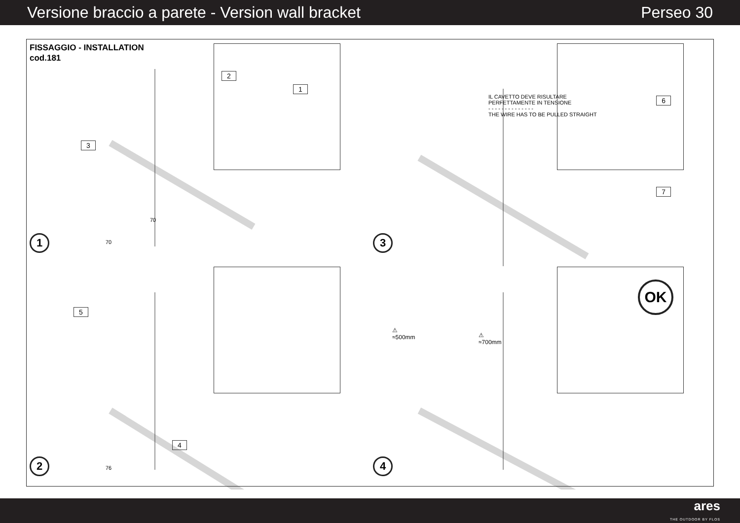Versione braccio a parete - Version wall bracket Perseo 30
FISSAGGIO - INSTALLATION
cod.181
3
2
1
70
70
1
IL CAVETTO DEVE RISULTARE
PERFETTAMENTE IN TENSIONE
- - - - - - - - - - - - - -
THE WIRE HAS TO BE PULLED STRAIGHT
6
7
3
5
4
76
2
⚠
≈500mm ⚠
≈700mm
OK
4
ares
THE OUTDOOR BY FLOS